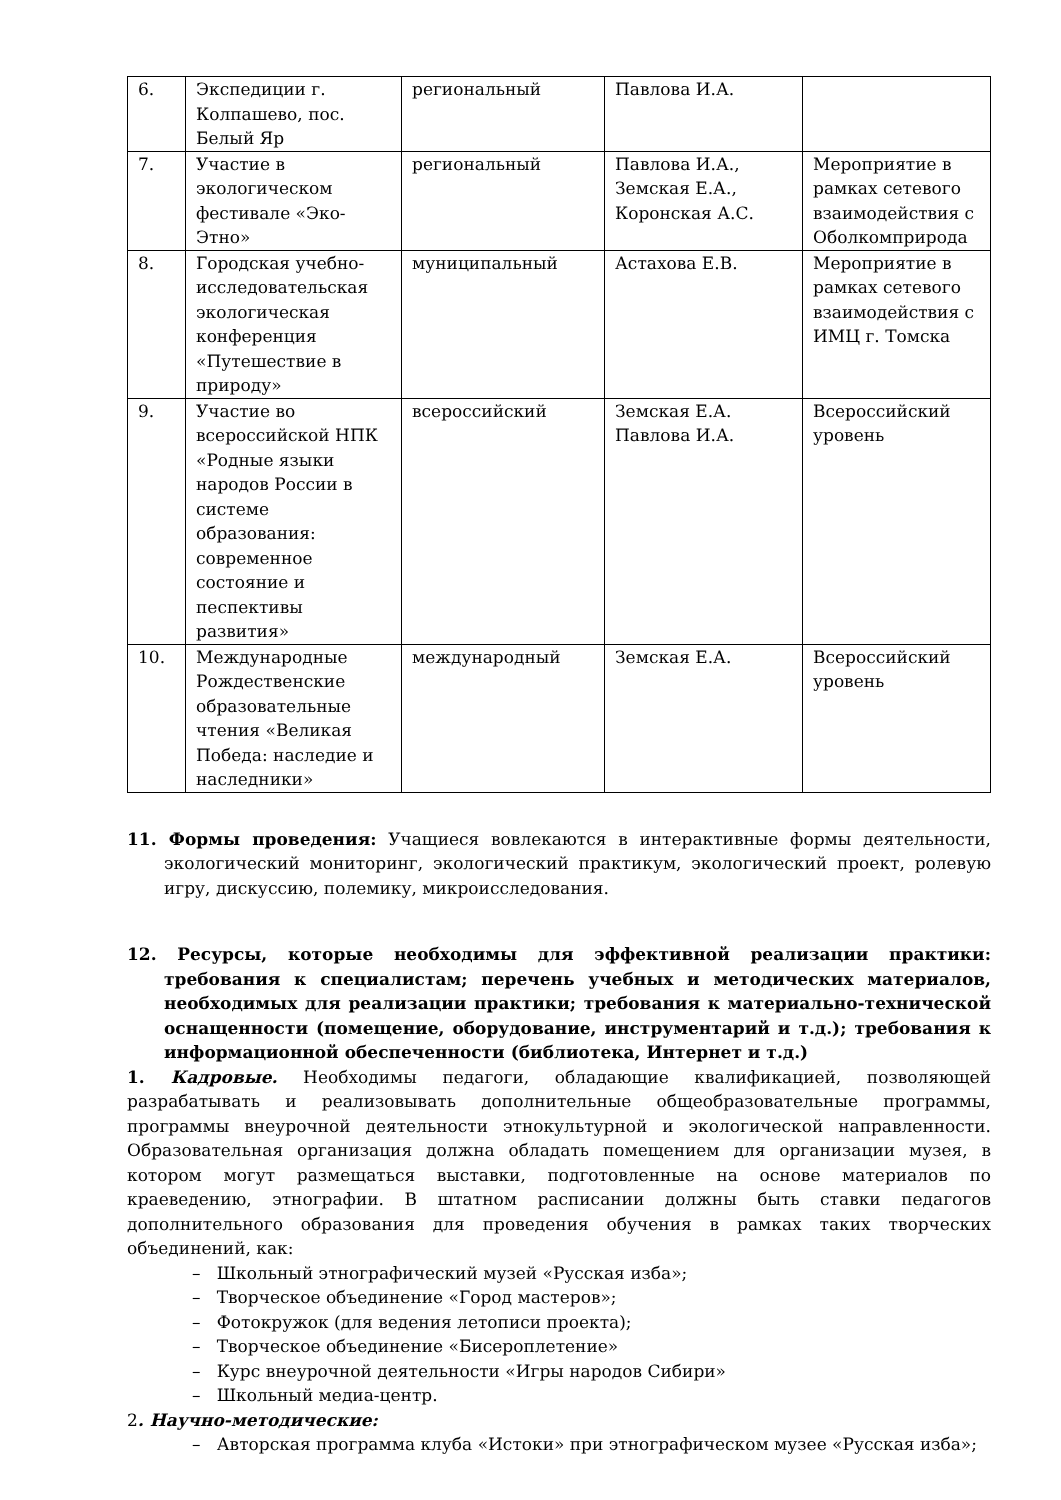| 6. | Экспедиции г. Колпашево, пос. Белый Яр | региональный | Павлова И.А. | |
| 7. | Участие в экологическом фестивале «Эко-Этно» | региональный | Павлова И.А., Земская Е.А., Коронская А.С. | Мероприятие в рамках сетевого взаимодействия с Оболкомприрода |
| 8. | Городская учебно-исследовательская экологическая конференция «Путешествие в природу» | муниципальный | Астахова Е.В. | Мероприятие в рамках сетевого взаимодействия с ИМЦ г. Томска |
| 9. | Участие во всероссийской НПК «Родные языки народов России в системе образования: современное состояние и песпективы развития» | всероссийский | Земская Е.А. Павлова И.А. | Всероссийский уровень |
| 10. | Международные Рождественские образовательные чтения «Великая Победа: наследие и наследники» | международный | Земская Е.А. | Всероссийский уровень |
11. Формы проведения: Учащиеся вовлекаются в интерактивные формы деятельности, экологический мониторинг, экологический практикум, экологический проект, ролевую игру, дискуссию, полемику, микроисследования.
12. Ресурсы, которые необходимы для эффективной реализации практики: требования к специалистам; перечень учебных и методических материалов, необходимых для реализации практики; требования к материально-технической оснащенности (помещение, оборудование, инструментарий и т.д.); требования к информационной обеспеченности (библиотека, Интернет и т.д.)
1. Кадровые. Необходимы педагоги, обладающие квалификацией, позволяющей разрабатывать и реализовывать дополнительные общеобразовательные программы, программы внеурочной деятельности этнокультурной и экологической направленности. Образовательная организация должна обладать помещением для организации музея, в котором могут размещаться выставки, подготовленные на основе материалов по краеведению, этнографии. В штатном расписании должны быть ставки педагогов дополнительного образования для проведения обучения в рамках таких творческих объединений, как:
– Школьный этнографический музей «Русская изба»;
– Творческое объединение «Город мастеров»;
– Фотокружок (для ведения летописи проекта);
– Творческое объединение «Бисероплетение»
– Курс внеурочной деятельности «Игры народов Сибири»
– Школьный медиа-центр.
2. Научно-методические:
– Авторская программа клуба «Истоки» при этнографическом музее «Русская изба»;